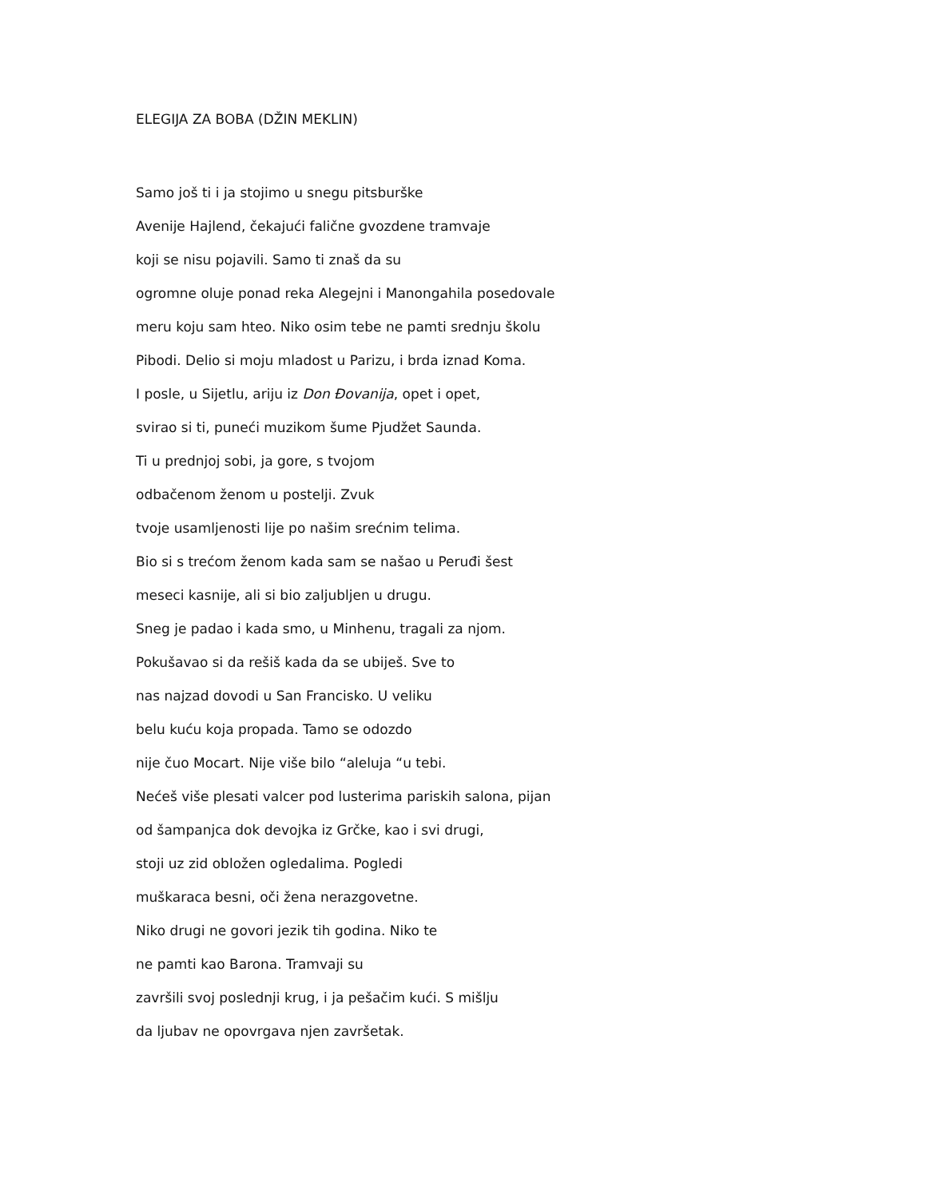ELEGIJA ZA BOBA (DŽIN MEKLIN)
Samo još ti i ja stojimo u snegu pitsburške
Avenije Hajlend, čekajući falične gvozdene tramvaje
koji se nisu pojavili. Samo ti znaš da su
ogromne oluje ponad reka Alegejni i Manongahila posedovale
meru koju sam hteo. Niko osim tebe ne pamti srednju školu
Pibodi. Delio si moju mladost u Parizu, i brda iznad Koma.
I posle, u Sijetlu, ariju iz Don Đovanija, opet i opet,
svirao si ti, puneći muzikom šume Pjudžet Saunda.
Ti u prednjoj sobi, ja gore, s tvojom
odbačenom ženom u postelji. Zvuk
tvoje usamljenosti lije po našim srećnim telima.
Bio si s trećom ženom kada sam se našao u Peruđi šest
meseci kasnije, ali si bio zaljubljen u drugu.
Sneg je padao i kada smo, u Minhenu, tragali za njom.
Pokušavao si da rešiš kada da se ubiješ. Sve to
nas najzad dovodi u San Francisko. U veliku
belu kuću koja propada. Tamo se odozdo
nije čuo Mocart. Nije više bilo “aleluja “u tebi.
Nećeš više plesati valcer pod lusterima pariskih salona, pijan
od šampanjca dok devojka iz Grčke, kao i svi drugi,
stoji uz zid obložen ogledalima. Pogledi
muškaraca besni, oči žena nerazgovetne.
Niko drugi ne govori jezik tih godina. Niko te
ne pamti kao Barona. Tramvaji su
završili svoj poslednji krug, i ja pešačim kući. S mišlju
da ljubav ne opovrgava njen završetak.